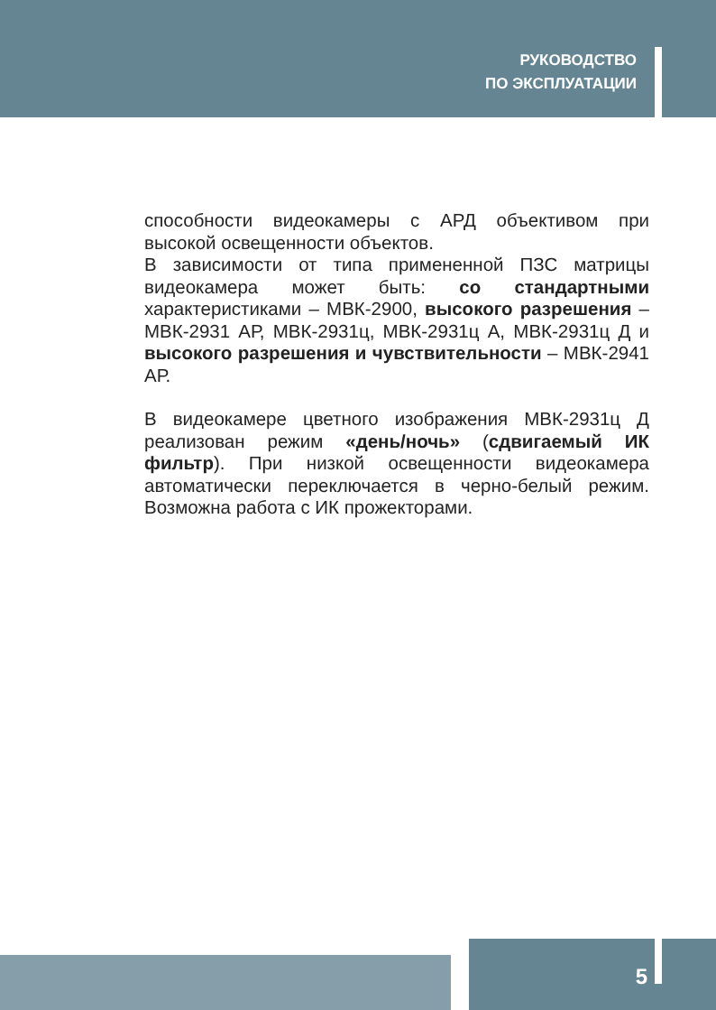РУКОВОДСТВО
ПО ЭКСПЛУАТАЦИИ
способности видеокамеры с АРД объективом при высокой освещенности объектов.
В зависимости от типа примененной ПЗС матрицы видеокамера может быть: со стандартными характеристиками – МВК-2900, высокого разрешения – МВК-2931 АР, МВК-2931ц, МВК-2931ц А, МВК-2931ц Д и высокого разрешения и чувствительности – МВК-2941 АР.
В видеокамере цветного изображения МВК-2931ц Д реализован режим «день/ночь» (сдвигаемый ИК фильтр). При низкой освещенности видеокамера автоматически переключается в черно-белый режим. Возможна работа с ИК прожекторами.
5